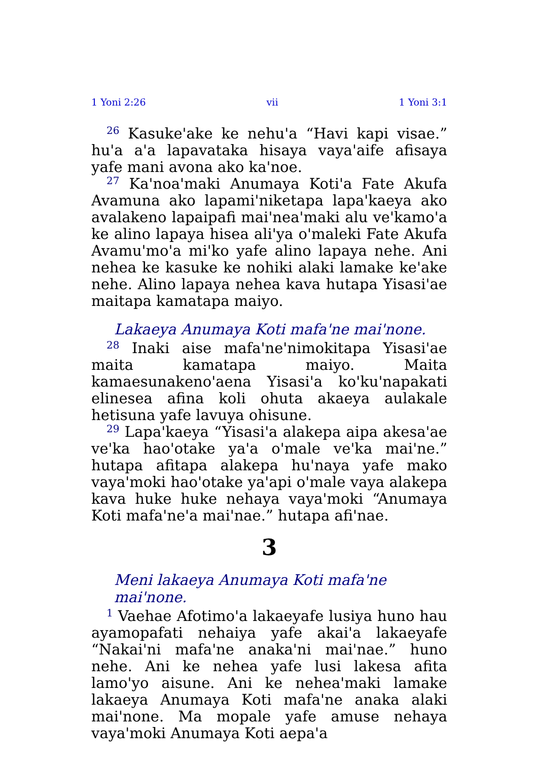1 Yoni 2:26 vii 1 Yoni 3:1
<sup>26</sup> Kasuke'ake ke nehu'a “Havi kapi visae.” hu'a a'a lapavataka hisaya vaya'aife afisaya yafe mani avona ako ka'noe.
<sup>27</sup> Ka'noa'maki Anumaya Koti'a Fate Akufa Avamuna ako lapami'niketapa lapa'kaeya ako avalakeno lapaipafi mai'nea'maki alu ve'kamo'a ke alino lapaya hisea ali'ya o'maleki Fate Akufa Avamu'mo'a mi'ko yafe alino lapaya nehe. Ani nehea ke kasuke ke nohiki alaki lamake ke'ake nehe. Alino lapaya nehea kava hutapa Yisasi'ae maitapa kamatapa maiyo.
Lakaeya Anumaya Koti mafa'ne mai'none.
<sup>28</sup> Inaki aise mafa'ne'nimokitapa Yisasi'ae maita kamatapa maiyo. Maita kamaesunakeno'aena Yisasi'a ko'ku'napakati elinesea afina koli ohuta akaeya aulakale hetisuna yafe lavuya ohisune.
<sup>29</sup> Lapa'kaeya “Yisasi'a alakepa aipa akesa'ae ve'ka hao'otake ya'a o'male ve'ka mai'ne.” hutapa afitapa alakepa hu'naya yafe mako vaya'moki hao'otake ya'api o'male vaya alakepa kava huke huke nehaya vaya'moki “Anumaya Koti mafa'ne'a mai'nae.” hutapa afi'nae.
3
Meni lakaeya Anumaya Koti mafa'ne mai'none.
<sup>1</sup> Vaehae Afotimo'a lakaeyafe lusiya huno hau ayamopafati nehaiya yafe akai'a lakaeyafe “Nakai'ni mafa'ne anaka'ni mai'nae.” huno nehe. Ani ke nehea yafe lusi lakesa afita lamo'yo aisune. Ani ke nehea'maki lamake lakaeya Anumaya Koti mafa'ne anaka alaki mai'none. Ma mopale yafe amuse nehaya vaya'moki Anumaya Koti aepa'a